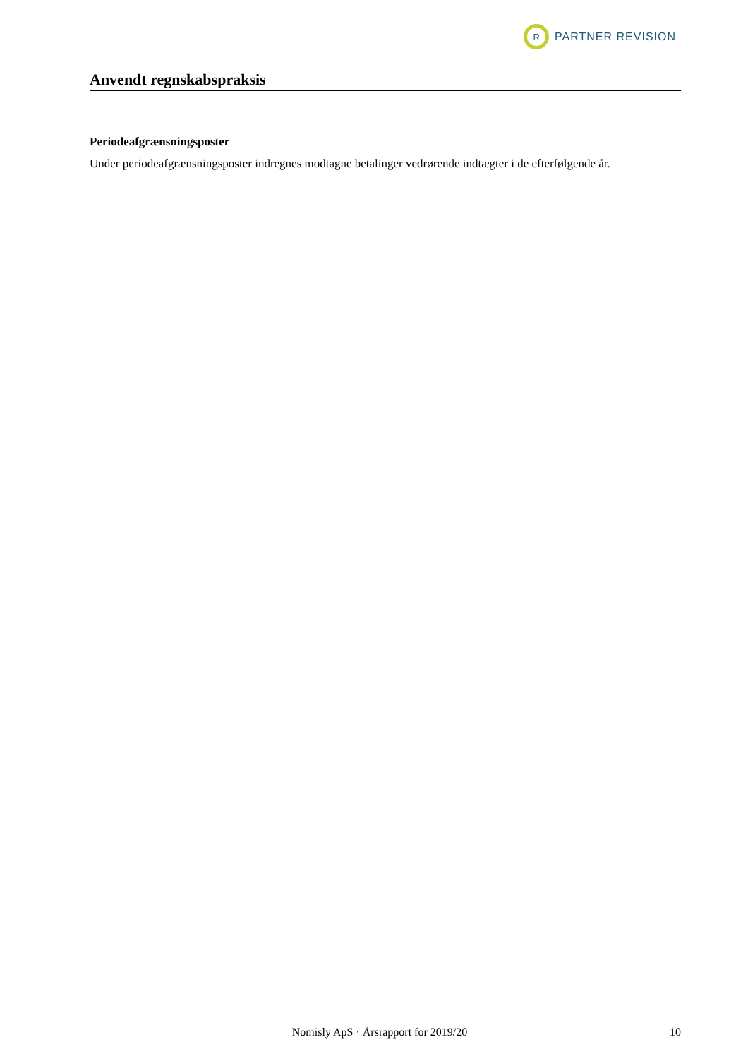R
PARTNER REVISION
Anvendt regnskabspraksis
Periodeafgrænsningsposter
Under periodeafgrænsningsposter indregnes modtagne betalinger vedrørende indtægter i de efterfølgende år.
Nomisly ApS · Årsrapport for 2019/20
10